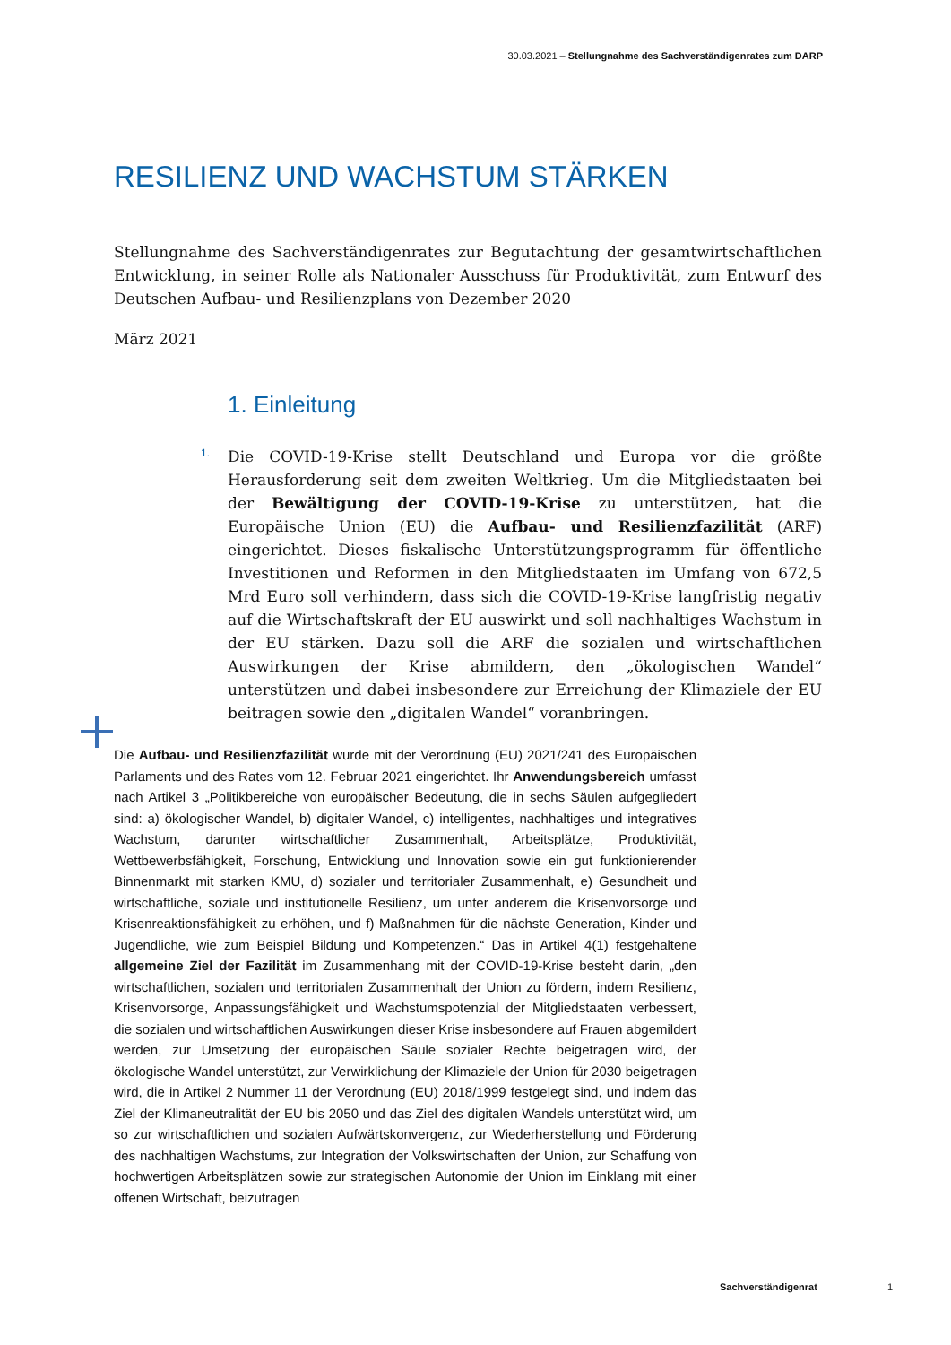30.03.2021 – Stellungnahme des Sachverständigenrates zum DARP
RESILIENZ UND WACHSTUM STÄRKEN
Stellungnahme des Sachverständigenrates zur Begutachtung der gesamtwirtschaftlichen Entwicklung, in seiner Rolle als Nationaler Ausschuss für Produktivität, zum Entwurf des Deutschen Aufbau- und Resilienzplans von Dezember 2020
März 2021
1. Einleitung
1. Die COVID-19-Krise stellt Deutschland und Europa vor die größte Herausforderung seit dem zweiten Weltkrieg. Um die Mitgliedstaaten bei der Bewältigung der COVID-19-Krise zu unterstützen, hat die Europäische Union (EU) die Aufbau- und Resilienzfazilität (ARF) eingerichtet. Dieses fiskalische Unterstützungsprogramm für öffentliche Investitionen und Reformen in den Mitgliedstaaten im Umfang von 672,5 Mrd Euro soll verhindern, dass sich die COVID-19-Krise langfristig negativ auf die Wirtschaftskraft der EU auswirkt und soll nachhaltiges Wachstum in der EU stärken. Dazu soll die ARF die sozialen und wirtschaftlichen Auswirkungen der Krise abmildern, den „ökologischen Wandel“ unterstützen und dabei insbesondere zur Erreichung der Klimaziele der EU beitragen sowie den „digitalen Wandel“ voranbringen.
Die Aufbau- und Resilienzfazilität wurde mit der Verordnung (EU) 2021/241 des Europäischen Parlaments und des Rates vom 12. Februar 2021 eingerichtet. Ihr Anwendungsbereich umfasst nach Artikel 3 „Politikbereiche von europäischer Bedeutung, die in sechs Säulen aufgegliedert sind: a) ökologischer Wandel, b) digitaler Wandel, c) intelligentes, nachhaltiges und integratives Wachstum, darunter wirtschaftlicher Zusammenhalt, Arbeitsplätze, Produktivität, Wettbewerbsfähigkeit, Forschung, Entwicklung und Innovation sowie ein gut funktionierender Binnenmarkt mit starken KMU, d) sozialer und territorialer Zusammenhalt, e) Gesundheit und wirtschaftliche, soziale und institutionelle Resilienz, um unter anderem die Krisenvorsorge und Krisenreaktionsfähigkeit zu erhöhen, und f) Maßnahmen für die nächste Generation, Kinder und Jugendliche, wie zum Beispiel Bildung und Kompetenzen.“ Das in Artikel 4(1) festgehaltene allgemeine Ziel der Fazilität im Zusammenhang mit der COVID-19-Krise besteht darin, „den wirtschaftlichen, sozialen und territorialen Zusammenhalt der Union zu fördern, indem Resilienz, Krisenvorsorge, Anpassungsfähigkeit und Wachstumspotenzial der Mitgliedstaaten verbessert, die sozialen und wirtschaftlichen Auswirkungen dieser Krise insbesondere auf Frauen abgemildert werden, zur Umsetzung der europäischen Säule sozialer Rechte beigetragen wird, der ökologische Wandel unterstützt, zur Verwirklichung der Klimaziele der Union für 2030 beigetragen wird, die in Artikel 2 Nummer 11 der Verordnung (EU) 2018/1999 festgelegt sind, und indem das Ziel der Klimaneutralität der EU bis 2050 und das Ziel des digitalen Wandels unterstützt wird, um so zur wirtschaftlichen und sozialen Aufwärtskonvergenz, zur Wiederherstellung und Förderung des nachhaltigen Wachstums, zur Integration der Volkswirtschaften der Union, zur Schaffung von hochwertigen Arbeitsplätzen sowie zur strategischen Autonomie der Union im Einklang mit einer offenen Wirtschaft, beizutragen
Sachverständigenrat 1